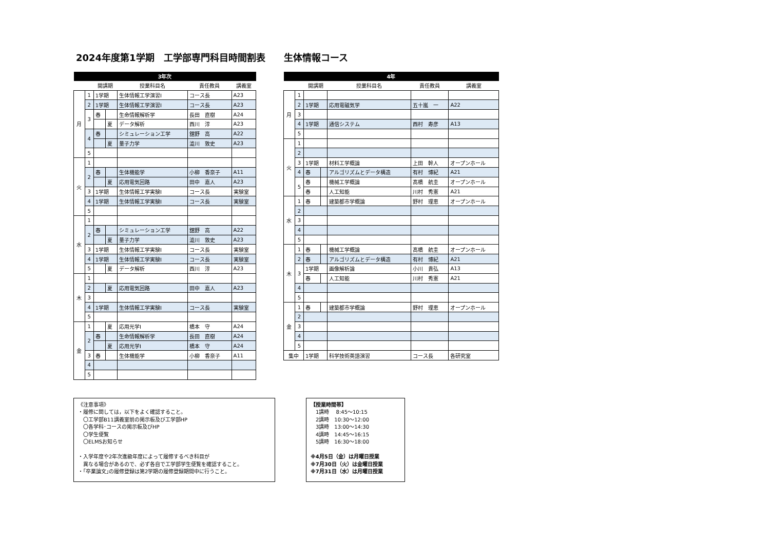2024年度第1学期　工学部専門科目時間割表　　生体情報コース
| 3年次 | | | | | | |
| --- | --- | --- | --- | --- | --- | --- |
| | | 開講期 | | 授業科目名 | 責任教員 | 講義室 |
| 月 | 1 | 1学期 | | 生体情報工学演習Ⅰ | コース長 | A23 |
| | 2 | 1学期 | | 生体情報工学演習Ⅰ | コース長 | A23 |
| | 3 | 春 | | 生命情報解析学 | 長田 直樹 | A24 |
| | | | 夏 | データ解析 | 西川 淳 | A23 |
| | 4 | 春 | | シミュレーション工学 | 舘野 高 | A22 |
| | | | 夏 | 量子力学 | 澁川 敦史 | A23 |
| | 5 | | | | | |
| 火 | 1 | | | | | |
| | 2 | 春 | | 生体機能学 | 小柳 香奈子 | A11 |
| | | | 夏 | 応用電気回路 | 田中 嘉人 | A23 |
| | 3 | 1学期 | | 生体情報工学実験Ⅰ | コース長 | 実験室 |
| | 4 | 1学期 | | 生体情報工学実験Ⅰ | コース長 | 実験室 |
| | 5 | | | | | |
| 水 | 1 | | | | | |
| | 2 | 春 | | シミュレーション工学 | 舘野 高 | A22 |
| | | | 夏 | 量子力学 | 澁川 敦史 | A23 |
| | 3 | 1学期 | | 生体情報工学実験Ⅰ | コース長 | 実験室 |
| | 4 | 1学期 | | 生体情報工学実験Ⅰ | コース長 | 実験室 |
| | 5 | | 夏 | データ解析 | 西川 淳 | A23 |
| 木 | 1 | | | | | |
| | 2 | | 夏 | 応用電気回路 | 田中 嘉人 | A23 |
| | 3 | | | | | |
| | 4 | 1学期 | | 生体情報工学実験Ⅰ | コース長 | 実験室 |
| | 5 | | | | | |
| 金 | 1 | | 夏 | 応用光学Ⅰ | 橋本 守 | A24 |
| | 2 | 春 | | 生命情報解析学 | 長田 直樹 | A24 |
| | | | 夏 | 応用光学Ⅰ | 橋本 守 | A24 |
| | 3 | 春 | | 生体機能学 | 小柳 香奈子 | A11 |
| | 4 | | | | | |
| | 5 | | | | | |
| 4年 | | | | | | |
| --- | --- | --- | --- | --- | --- | --- |
| | | 開講期 | | 授業科目名 | 責任教員 | 講義室 |
| 月 | 1 | | | | | |
| | 2 | 1学期 | | 応用電磁気学 | 五十嵐 一 | A22 |
| | 3 | | | | | |
| | 4 | 1学期 | | 通信システム | 西村 寿彦 | A13 |
| | 5 | | | | | |
| 火 | 1 | | | | | |
| | 2 | | | | | |
| | 3 | 1学期 | | 材料工学概論 | 上田 幹人 | オープンホール |
| | 4 | 春 | | アルゴリズムとデータ構造 | 有村 博紀 | A21 |
| | 5 | 春 | | 機械工学概論 | 髙橋 航圭 | オープンホール |
| | | 春 | | 人工知能 | 川村 秀憲 | A21 |
| 水 | 1 | 春 | | 建築都市学概論 | 野村 理恵 | オープンホール |
| | 2 | | | | | |
| | 3 | | | | | |
| | 4 | | | | | |
| | 5 | | | | | |
| 木 | 1 | 春 | | 機械工学概論 | 髙橋 航圭 | オープンホール |
| | 2 | 春 | | アルゴリズムとデータ構造 | 有村 博紀 | A21 |
| | 3 | 1学期 | | 画像解析論 | 小川 貴弘 | A13 |
| | | 春 | | 人工知能 | 川村 秀憲 | A21 |
| | 4 | | | | | |
| | 5 | | | | | |
| 金 | 1 | 春 | | 建築都市学概論 | 野村 理恵 | オープンホール |
| | 2 | | | | | |
| | 3 | | | | | |
| | 4 | | | | | |
| | 5 | | | | | |
| 集中 | | 1学期 | | 科学技術英語演習 | コース長 | 各研究室 |
《注意事項》
・履修に関しては，以下をよく確認すること。
　〇工学部B11講義室前の掲示板及び工学部HP
　〇各学科･コースの掲示板及びHP
　〇学生便覧
　〇ELMSお知らせ
・入学年度や2年次進級年度によって履修するべき科目が
　異なる場合があるので、必ず各自で工学部学生便覧を確認すること。
・｢卒業論文｣の履修登録は第2学期の履修登録期間中に行うこと。
【授業時間帯】
　1講時　 8:45～10:15
　2講時　10:30～12:00
　3講時　13:00～14:30
　4講時　14:45～16:15
　5講時　16:30～18:00
※4月5日（金）は月曜日授業
※7月30日（火）は金曜日授業
※7月31日（水）は月曜日授業